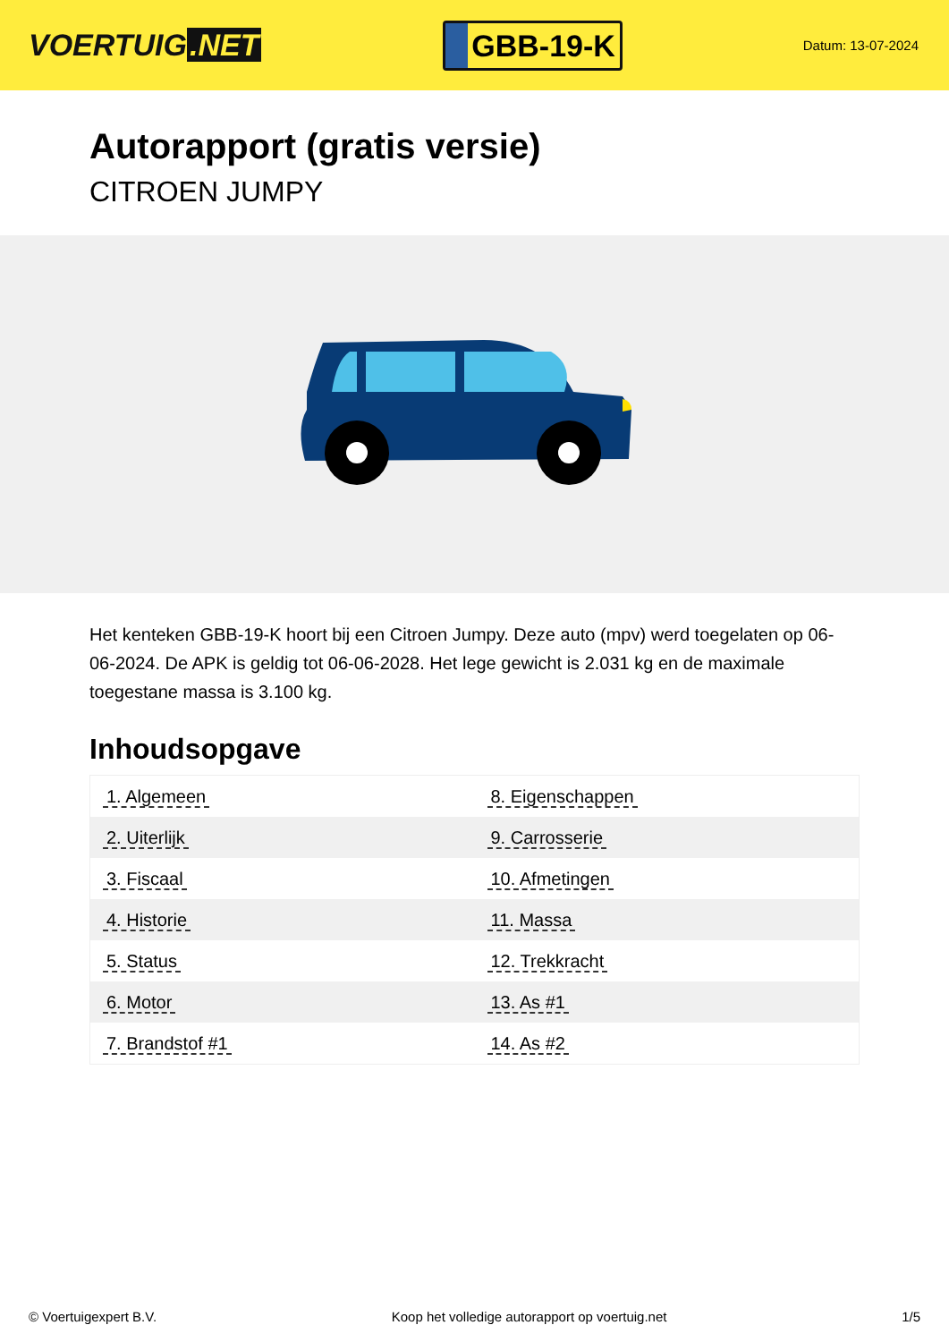VOERTUIG.NET
GBB-19-K
Datum: 13-07-2024
Autorapport (gratis versie)
CITROEN JUMPY
Het kenteken GBB-19-K hoort bij een Citroen Jumpy. Deze auto (mpv) werd toegelaten op 06-06-2024. De APK is geldig tot 06-06-2028. Het lege gewicht is 2.031 kg en de maximale toegestane massa is 3.100 kg.
Inhoudsopgave
| 1. Algemeen | 8. Eigenschappen |
| 2. Uiterlijk | 9. Carrosserie |
| 3. Fiscaal | 10. Afmetingen |
| 4. Historie | 11. Massa |
| 5. Status | 12. Trekkracht |
| 6. Motor | 13. As #1 |
| 7. Brandstof #1 | 14. As #2 |
© Voertuigexpert B.V. Koop het volledige autorapport op voertuig.net 1/5